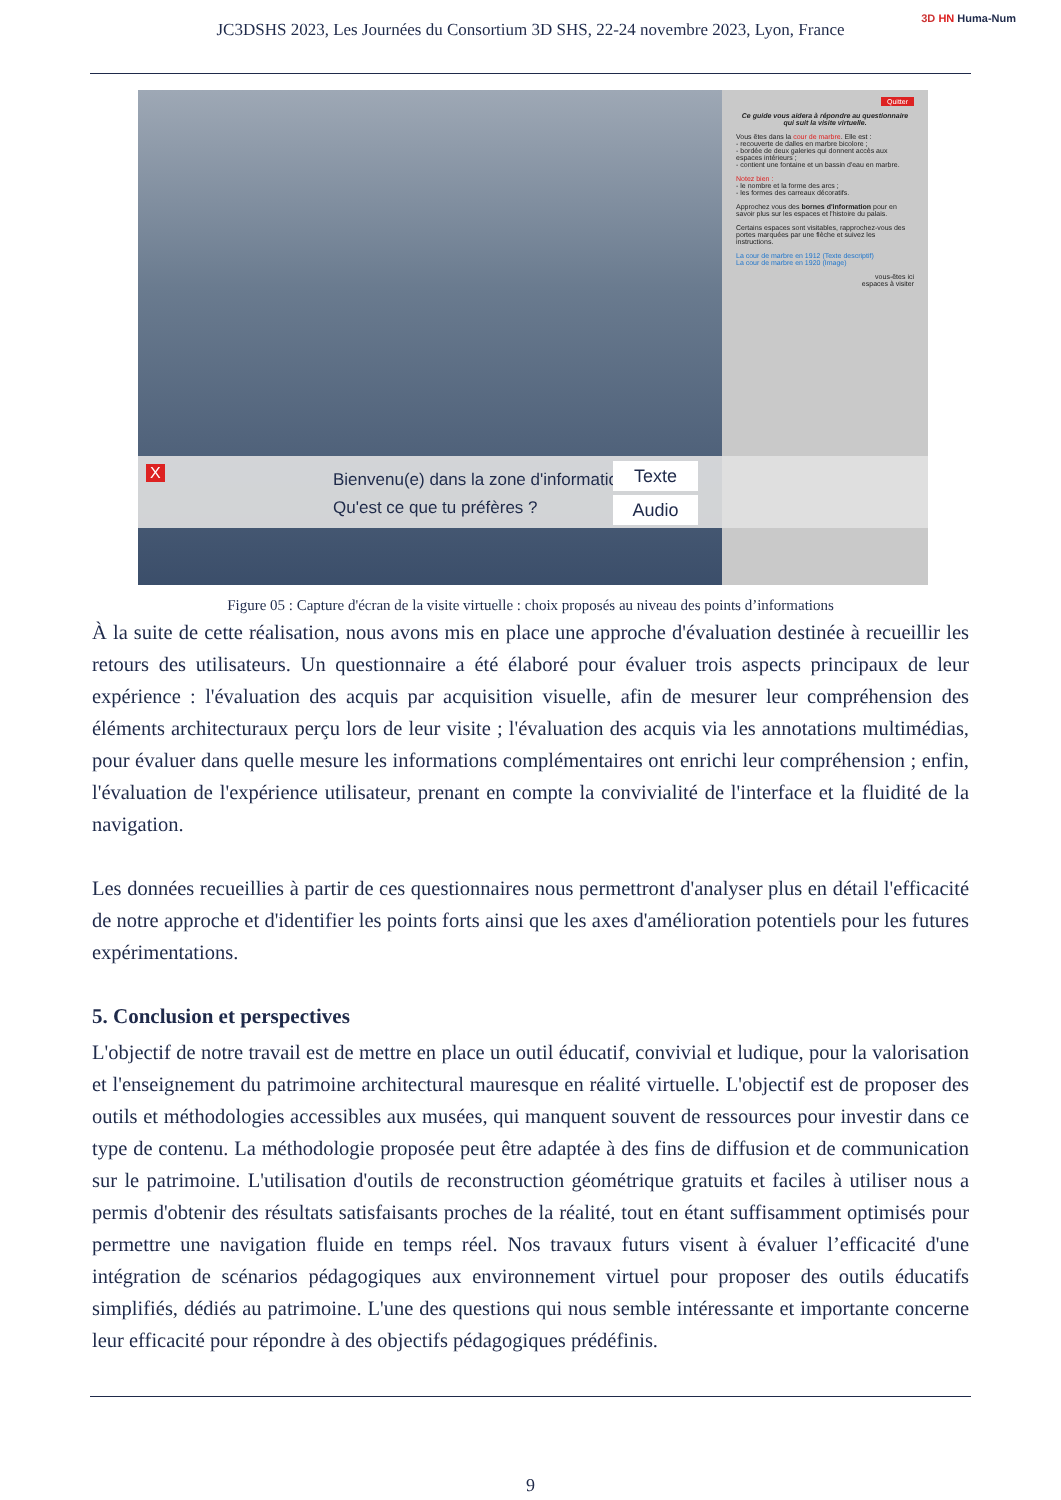JC3DSHS 2023, Les Journées du Consortium 3D SHS, 22-24 novembre 2023, Lyon, France
3D HN Huma-Num
Quitter
Ce guide vous aidera à répondre au questionnaire qui suit la visite virtuelle.
Vous êtes dans la cour de marbre. Elle est :
- recouverte de dalles en marbre bicolore ;
- bordée de deux galeries qui donnent accès aux espaces intérieurs ;
- contient une fontaine et un bassin d'eau en marbre.
Notez bien :
- le nombre et la forme des arcs ;
- les formes des carreaux décoratifs.
Approchez vous des bornes d'information pour en savoir plus sur les espaces et l'histoire du palais.
Certains espaces sont visitables, rapprochez-vous des portes marquées par une flèche et suivez les instructions.
La cour de marbre en 1912 (Texte descriptif)
La cour de marbre en 1920 (Image)
vous-êtes ici
espaces à visiter
X
Bienvenu(e) dans la zone d'information
Qu'est ce que tu préfères ?
Texte
Audio
Figure 05 : Capture d'écran de la visite virtuelle : choix proposés au niveau des points d’informations
À la suite de cette réalisation, nous avons mis en place une approche d'évaluation destinée à recueillir les retours des utilisateurs. Un questionnaire a été élaboré pour évaluer trois aspects principaux de leur expérience : l'évaluation des acquis par acquisition visuelle, afin de mesurer leur compréhension des éléments architecturaux perçu lors de leur visite ; l'évaluation des acquis via les annotations multimédias, pour évaluer dans quelle mesure les informations complémentaires ont enrichi leur compréhension ; enfin, l'évaluation de l'expérience utilisateur, prenant en compte la convivialité de l'interface et la fluidité de la navigation.
Les données recueillies à partir de ces questionnaires nous permettront d'analyser plus en détail l'efficacité de notre approche et d'identifier les points forts ainsi que les axes d'amélioration potentiels pour les futures expérimentations.
5. Conclusion et perspectives
L'objectif de notre travail est de mettre en place un outil éducatif, convivial et ludique, pour la valorisation et l'enseignement du patrimoine architectural mauresque en réalité virtuelle. L'objectif est de proposer des outils et méthodologies accessibles aux musées, qui manquent souvent de ressources pour investir dans ce type de contenu. La méthodologie proposée peut être adaptée à des fins de diffusion et de communication sur le patrimoine. L'utilisation d'outils de reconstruction géométrique gratuits et faciles à utiliser nous a permis d'obtenir des résultats satisfaisants proches de la réalité, tout en étant suffisamment optimisés pour permettre une navigation fluide en temps réel. Nos travaux futurs visent à évaluer l’efficacité d'une intégration de scénarios pédagogiques aux environnement virtuel pour proposer des outils éducatifs simplifiés, dédiés au patrimoine. L'une des questions qui nous semble intéressante et importante concerne leur efficacité pour répondre à des objectifs pédagogiques prédéfinis.
9